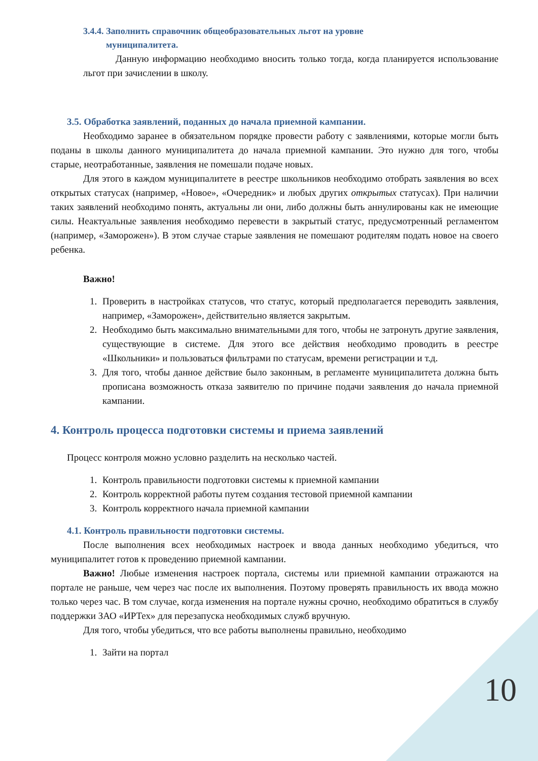3.4.4. Заполнить справочник общеобразовательных льгот на уровне
муниципалитета.
Данную информацию необходимо вносить только тогда, когда планируется использование льгот при зачислении в школу.
3.5. Обработка заявлений, поданных до начала приемной кампании.
Необходимо заранее в обязательном порядке провести работу с заявлениями, которые могли быть поданы в школы данного муниципалитета до начала приемной кампании. Это нужно для того, чтобы старые, неотработанные, заявления не помешали подаче новых.
Для этого в каждом муниципалитете в реестре школьников необходимо отобрать заявления во всех открытых статусах (например, «Новое», «Очередник» и любых других открытых статусах). При наличии таких заявлений необходимо понять, актуальны ли они, либо должны быть аннулированы как не имеющие силы. Неактуальные заявления необходимо перевести в закрытый статус, предусмотренный регламентом (например, «Заморожен»). В этом случае старые заявления не помешают родителям подать новое на своего ребенка.
Важно!
1. Проверить в настройках статусов, что статус, который предполагается переводить заявления, например, «Заморожен», действительно является закрытым.
2. Необходимо быть максимально внимательными для того, чтобы не затронуть другие заявления, существующие в системе. Для этого все действия необходимо проводить в реестре «Школьники» и пользоваться фильтрами по статусам, времени регистрации и т.д.
3. Для того, чтобы данное действие было законным, в регламенте муниципалитета должна быть прописана возможность отказа заявителю по причине подачи заявления до начала приемной кампании.
4. Контроль процесса подготовки системы и приема заявлений
Процесс контроля можно условно разделить на несколько частей.
1. Контроль правильности подготовки системы к приемной кампании
2. Контроль корректной работы путем создания тестовой приемной кампании
3. Контроль корректного начала приемной кампании
4.1. Контроль правильности подготовки системы.
После выполнения всех необходимых настроек и ввода данных необходимо убедиться, что муниципалитет готов к проведению приемной кампании.
Важно! Любые изменения настроек портала, системы или приемной кампании отражаются на портале не раньше, чем через час после их выполнения. Поэтому проверять правильность их ввода можно только через час. В том случае, когда изменения на портале нужны срочно, необходимо обратиться в службу поддержки ЗАО «ИРТех» для перезапуска необходимых служб вручную.
Для того, чтобы убедиться, что все работы выполнены правильно, необходимо
1. Зайти на портал
10